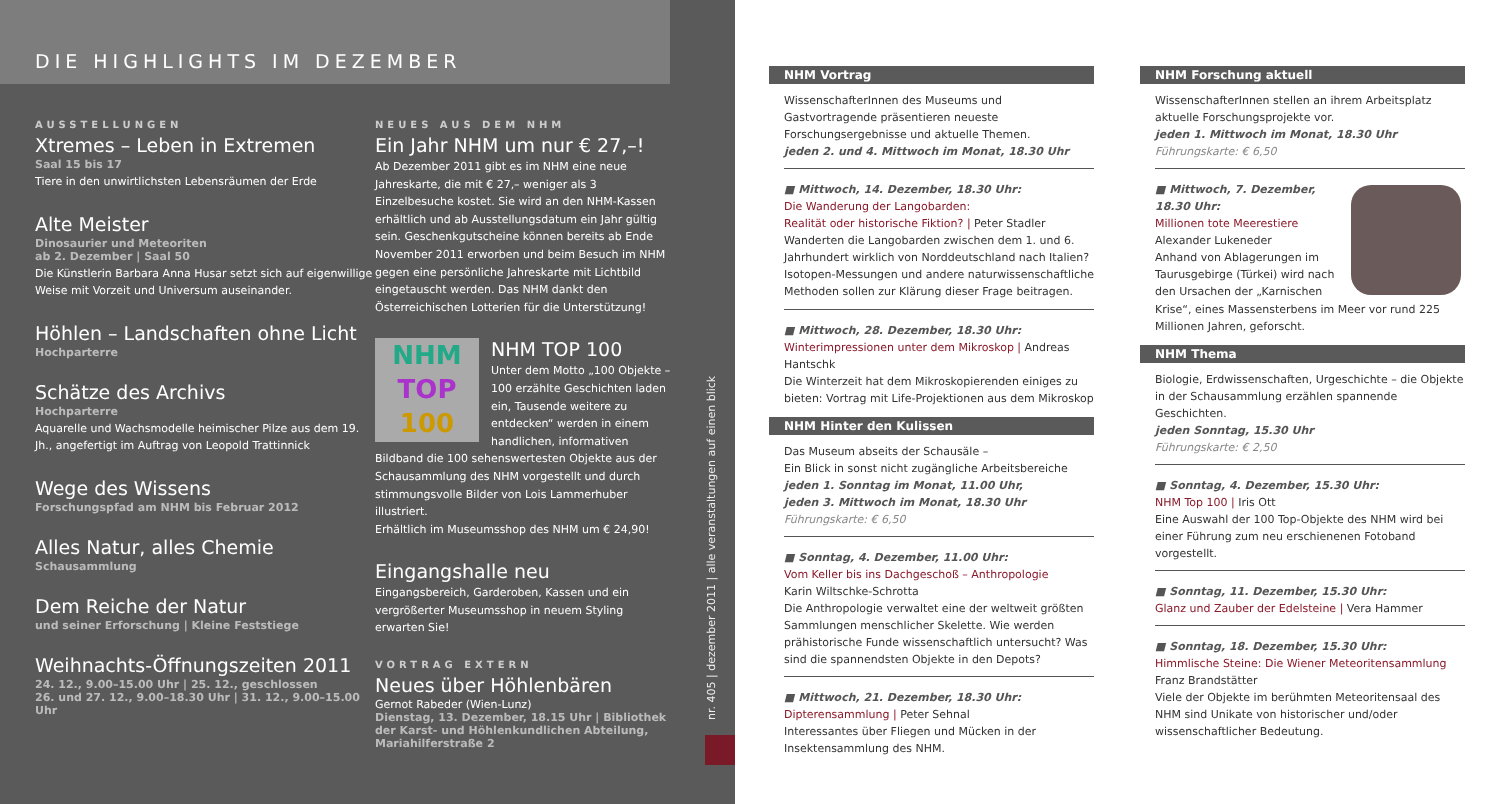DIE HIGHLIGHTS IM DEZEMBER
AUSSTELLUNGEN
Xtremes – Leben in Extremen
Saal 15 bis 17
Tiere in den unwirtlichsten Lebensräumen der Erde
Alte Meister
Dinosaurier und Meteoriten
ab 2. Dezember | Saal 50
Die Künstlerin Barbara Anna Husar setzt sich auf eigenwillige Weise mit Vorzeit und Universum auseinander.
Höhlen – Landschaften ohne Licht
Hochparterre
Schätze des Archivs
Hochparterre
Aquarelle und Wachsmodelle heimischer Pilze aus dem 19. Jh., angefertigt im Auftrag von Leopold Trattinnick
Wege des Wissens
Forschungspfad am NHM bis Februar 2012
Alles Natur, alles Chemie
Schausammlung
Dem Reiche der Natur
und seiner Erforschung | Kleine Feststiege
Weihnachts-Öffnungszeiten 2011
24. 12., 9.00–15.00 Uhr | 25. 12., geschlossen
26. und 27. 12., 9.00–18.30 Uhr | 31. 12., 9.00–15.00 Uhr
NEUES AUS DEM NHM
Ein Jahr NHM um nur € 27,–!
Ab Dezember 2011 gibt es im NHM eine neue Jahreskarte, die mit € 27,– weniger als 3 Einzelbesuche kostet. Sie wird an den NHM-Kassen erhältlich und ab Ausstellungsdatum ein Jahr gültig sein. Geschenkgutscheine können bereits ab Ende November 2011 erworben und beim Besuch im NHM gegen eine persönliche Jahreskarte mit Lichtbild eingetauscht werden. Das NHM dankt den Österreichischen Lotterien für die Unterstützung!
NHM
TOP
100
NHM TOP 100
Unter dem Motto „100 Objekte – 100 erzählte Geschichten laden ein, Tausende weitere zu entdecken“ werden in einem handlichen, informativen Bildband die 100 sehenswertesten Objekte aus der Schausammlung des NHM vorgestellt und durch stimmungsvolle Bilder von Lois Lammerhuber illustriert.
Erhältlich im Museumsshop des NHM um € 24,90!
Eingangshalle neu
Eingangsbereich, Garderoben, Kassen und ein vergrößerter Museumsshop in neuem Styling erwarten Sie!
VORTRAG EXTERN
Neues über Höhlenbären
Gernot Rabeder (Wien-Lunz)
Dienstag, 13. Dezember, 18.15 Uhr | Bibliothek der Karst- und Höhlenkundlichen Abteilung, Mariahilferstraße 2
nr. 405 | dezember 2011 | alle veranstaltungen auf einen blick
NHM Vortrag
WissenschafterInnen des Museums und Gastvortragende präsentieren neueste Forschungsergebnisse und aktuelle Themen.
jeden 2. und 4. Mittwoch im Monat, 18.30 Uhr
■ Mittwoch, 14. Dezember, 18.30 Uhr:
Die Wanderung der Langobarden:
Realität oder historische Fiktion? | Peter Stadler
Wanderten die Langobarden zwischen dem 1. und 6. Jahrhundert wirklich von Norddeutschland nach Italien? Isotopen-Messungen und andere naturwissenschaftliche Methoden sollen zur Klärung dieser Frage beitragen.
■ Mittwoch, 28. Dezember, 18.30 Uhr:
Winterimpressionen unter dem Mikroskop | Andreas Hantschk
Die Winterzeit hat dem Mikroskopierenden einiges zu bieten: Vortrag mit Life-Projektionen aus dem Mikroskop
NHM Hinter den Kulissen
Das Museum abseits der Schausäle –
Ein Blick in sonst nicht zugängliche Arbeitsbereiche
jeden 1. Sonntag im Monat, 11.00 Uhr,
jeden 3. Mittwoch im Monat, 18.30 Uhr
Führungskarte: € 6,50
■ Sonntag, 4. Dezember, 11.00 Uhr:
Vom Keller bis ins Dachgeschoß – Anthropologie
Karin Wiltschke-Schrotta
Die Anthropologie verwaltet eine der weltweit größten Sammlungen menschlicher Skelette. Wie werden prähistorische Funde wissenschaftlich untersucht? Was sind die spannendsten Objekte in den Depots?
■ Mittwoch, 21. Dezember, 18.30 Uhr:
Dipterensammlung | Peter Sehnal
Interessantes über Fliegen und Mücken in der Insektensammlung des NHM.
NHM Forschung aktuell
WissenschafterInnen stellen an ihrem Arbeitsplatz aktuelle Forschungsprojekte vor.
jeden 1. Mittwoch im Monat, 18.30 Uhr
Führungskarte: € 6,50
■ Mittwoch, 7. Dezember, 18.30 Uhr:
Millionen tote Meerestiere
Alexander Lukeneder
Anhand von Ablagerungen im Taurusgebirge (Türkei) wird nach den Ursachen der „Karnischen Krise“, eines Massensterbens im Meer vor rund 225 Millionen Jahren, geforscht.
NHM Thema
Biologie, Erdwissenschaften, Urgeschichte – die Objekte in der Schausammlung erzählen spannende Geschichten.
jeden Sonntag, 15.30 Uhr
Führungskarte: € 2,50
■ Sonntag, 4. Dezember, 15.30 Uhr:
NHM Top 100 | Iris Ott
Eine Auswahl der 100 Top-Objekte des NHM wird bei einer Führung zum neu erschienenen Fotoband vorgestellt.
■ Sonntag, 11. Dezember, 15.30 Uhr:
Glanz und Zauber der Edelsteine | Vera Hammer
■ Sonntag, 18. Dezember, 15.30 Uhr:
Himmlische Steine: Die Wiener Meteoritensammlung
Franz Brandstätter
Viele der Objekte im berühmten Meteoritensaal des NHM sind Unikate von historischer und/oder wissenschaftlicher Bedeutung.